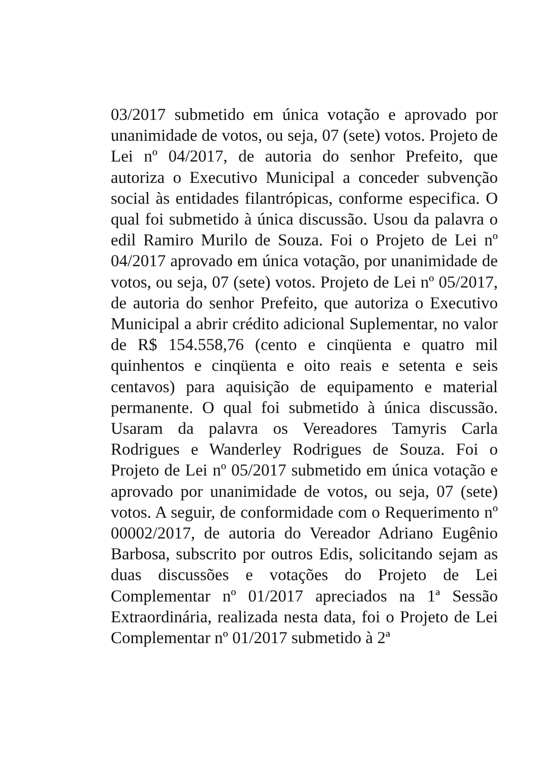03/2017 submetido em única votação e aprovado por unanimidade de votos, ou seja, 07 (sete) votos. Projeto de Lei nº 04/2017, de autoria do senhor Prefeito, que autoriza o Executivo Municipal a conceder subvenção social às entidades filantrópicas, conforme especifica. O qual foi submetido à única discussão. Usou da palavra o edil Ramiro Murilo de Souza. Foi o Projeto de Lei nº 04/2017 aprovado em única votação, por unanimidade de votos, ou seja, 07 (sete) votos. Projeto de Lei nº 05/2017, de autoria do senhor Prefeito, que autoriza o Executivo Municipal a abrir crédito adicional Suplementar, no valor de R$ 154.558,76 (cento e cinqüenta e quatro mil quinhentos e cinqüenta e oito reais e setenta e seis centavos) para aquisição de equipamento e material permanente. O qual foi submetido à única discussão. Usaram da palavra os Vereadores Tamyris Carla Rodrigues e Wanderley Rodrigues de Souza. Foi o Projeto de Lei nº 05/2017 submetido em única votação e aprovado por unanimidade de votos, ou seja, 07 (sete) votos. A seguir, de conformidade com o Requerimento nº 00002/2017, de autoria do Vereador Adriano Eugênio Barbosa, subscrito por outros Edis, solicitando sejam as duas discussões e votações do Projeto de Lei Complementar nº 01/2017 apreciados na 1ª Sessão Extraordinária, realizada nesta data, foi o Projeto de Lei Complementar nº 01/2017 submetido à 2ª